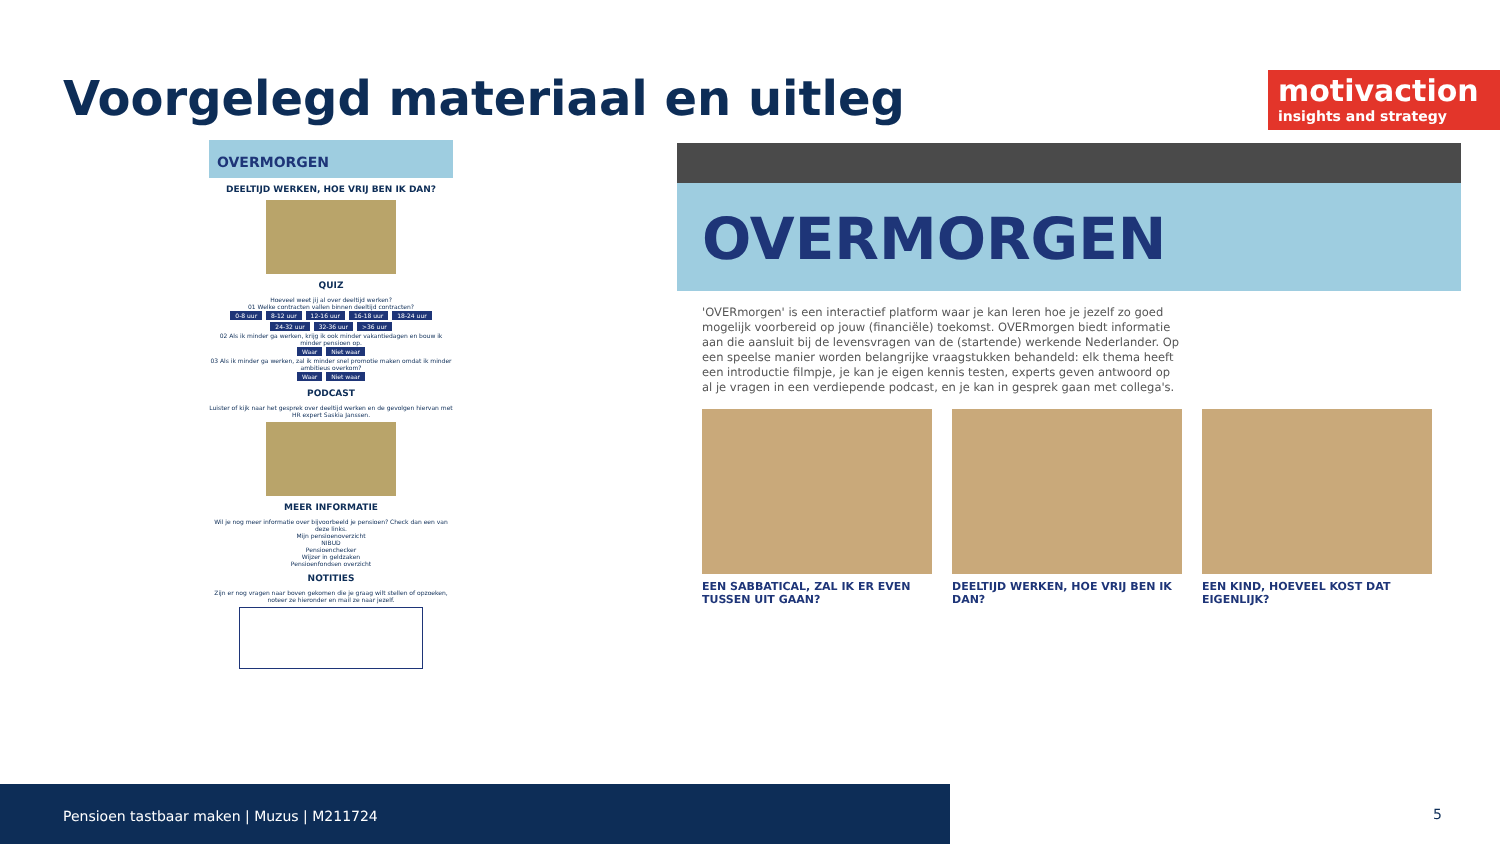Voorgelegd materiaal en uitleg
motivaction
insights and strategy
OVERMORGEN
DEELTIJD WERKEN, HOE VRIJ BEN IK DAN?
QUIZ
Hoeveel weet jij al over deeltijd werken?
01 Welke contracten vallen binnen deeltijd contracten?
0-8 uur 8-12 uur 12-16 uur 16-18 uur 18-24 uur 24-32 uur 32-36 uur >36 uur
02 Als ik minder ga werken, krijg ik ook minder vakantiedagen en bouw ik minder pensioen op.
Waar Niet waar
03 Als ik minder ga werken, zal ik minder snel promotie maken omdat ik minder ambitieus overkom?
Waar Niet waar
PODCAST
Luister of kijk naar het gesprek over deeltijd werken en de gevolgen hiervan met HR expert Saskia Janssen.
MEER INFORMATIE
Wil je nog meer informatie over bijvoorbeeld je pensioen? Check dan een van deze links.
Mijn pensioenoverzicht
NIBUD
Pensioenchecker
Wijzer in geldzaken
Pensioenfondsen overzicht
NOTITIES
Zijn er nog vragen naar boven gekomen die je graag wilt stellen of opzoeken, noteer ze hieronder en mail ze naar jezelf.
OVERMORGEN
'OVERmorgen' is een interactief platform waar je kan leren hoe je jezelf zo goed mogelijk voorbereid op jouw (financiële) toekomst. OVERmorgen biedt informatie aan die aansluit bij de levensvragen van de (startende) werkende Nederlander. Op een speelse manier worden belangrijke vraagstukken behandeld: elk thema heeft een introductie filmpje, je kan je eigen kennis testen, experts geven antwoord op al je vragen in een verdiepende podcast, en je kan in gesprek gaan met collega's.
EEN SABBATICAL, ZAL IK ER EVEN TUSSEN UIT GAAN?
DEELTIJD WERKEN, HOE VRIJ BEN IK DAN?
EEN KIND, HOEVEEL KOST DAT EIGENLIJK?
Pensioen tastbaar maken | Muzus | M211724
5